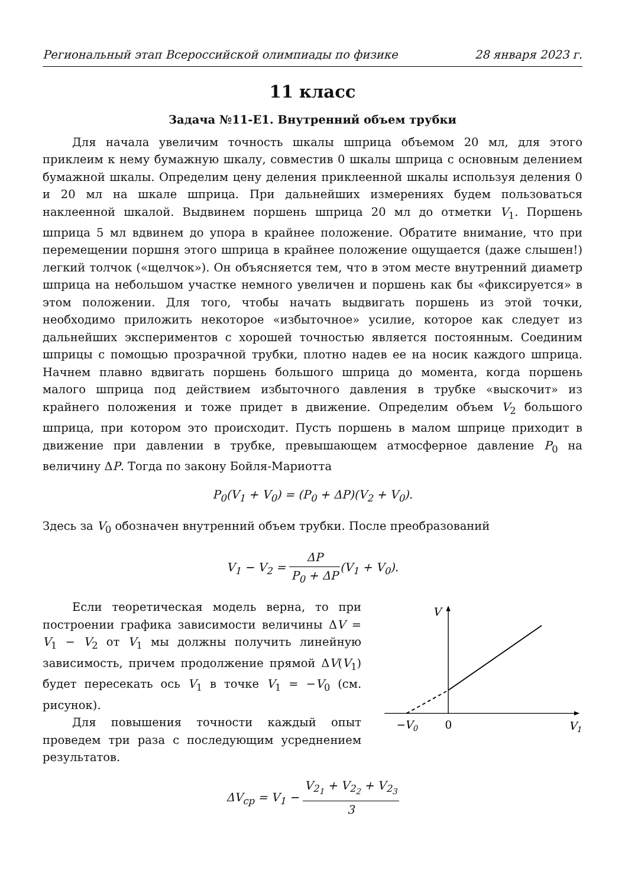Региональный этап Всероссийской олимпиады по физике 28 января 2023 г.
11 класс
Задача №11-Е1. Внутренний объем трубки
Для начала увеличим точность шкалы шприца объемом 20 мл, для этого приклеим к нему бумажную шкалу, совместив 0 шкалы шприца с основным делением бумажной шкалы. Определим цену деления приклеенной шкалы используя деления 0 и 20 мл на шкале шприца. При дальнейших измерениях будем пользоваться наклеенной шкалой. Выдвинем поршень шприца 20 мл до отметки V<sub>1</sub>. Поршень шприца 5 мл вдвинем до упора в крайнее положение. Обратите внимание, что при перемещении поршня этого шприца в крайнее положение ощущается (даже слышен!) легкий толчок («щелчок»). Он объясняется тем, что в этом месте внутренний диаметр шприца на небольшом участке немного увеличен и поршень как бы «фиксируется» в этом положении. Для того, чтобы начать выдвигать поршень из этой точки, необходимо приложить некоторое «избыточное» усилие, которое как следует из дальнейших экспериментов с хорошей точностью является постоянным. Соединим шприцы с помощью прозрачной трубки, плотно надев ее на носик каждого шприца. Начнем плавно вдвигать поршень большого шприца до момента, когда поршень малого шприца под действием избыточного давления в трубке «выскочит» из крайнего положения и тоже придет в движение. Определим объем V<sub>2</sub> большого шприца, при котором это происходит. Пусть поршень в малом шприце приходит в движение при давлении в трубке, превышающем атмосферное давление P<sub>0</sub> на величину ΔP. Тогда по закону Бойля-Мариотта
P<sub>0</sub>(V<sub>1</sub> + V<sub>0</sub>) = (P<sub>0</sub> + ΔP)(V<sub>2</sub> + V<sub>0</sub>).
Здесь за V<sub>0</sub> обозначен внутренний объем трубки. После преобразований
V<sub>1</sub> − V<sub>2</sub> = ΔP P<sub>0</sub> + ΔP(V<sub>1</sub> + V<sub>0</sub>).
Если теоретическая модель верна, то при построении графика зависимости величины ΔV = V<sub>1</sub> − V<sub>2</sub> от V<sub>1</sub> мы должны получить линейную зависимость, причем продолжение прямой ΔV(V<sub>1</sub>) будет пересекать ось V<sub>1</sub> в точке V<sub>1</sub> = −V<sub>0</sub> (см. рисунок).
Для повышения точности каждый опыт проведем три раза с последующим усреднением результатов.
V
−V0
0
V1
ΔV<sub>ср</sub> = V<sub>1</sub> − V<sub>2<sub>1</sub></sub> + V<sub>2<sub>2</sub></sub> + V<sub>2<sub>3</sub></sub> 3